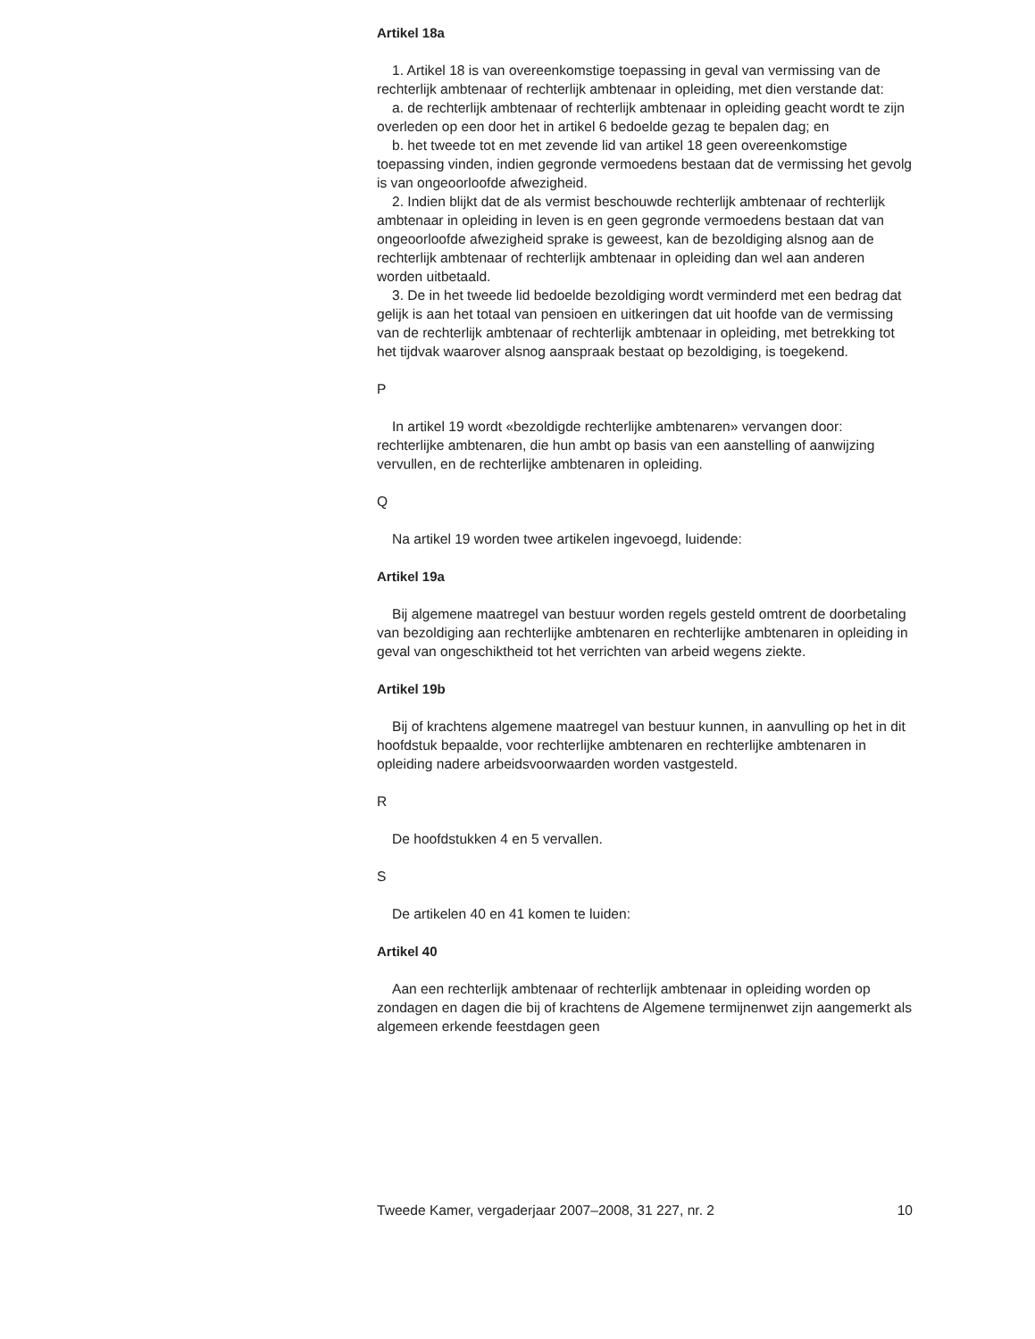Artikel 18a
1. Artikel 18 is van overeenkomstige toepassing in geval van vermissing van de rechterlijk ambtenaar of rechterlijk ambtenaar in opleiding, met dien verstande dat:
a. de rechterlijk ambtenaar of rechterlijk ambtenaar in opleiding geacht wordt te zijn overleden op een door het in artikel 6 bedoelde gezag te bepalen dag; en
b. het tweede tot en met zevende lid van artikel 18 geen overeenkomstige toepassing vinden, indien gegronde vermoedens bestaan dat de vermissing het gevolg is van ongeoorloofde afwezigheid.
2. Indien blijkt dat de als vermist beschouwde rechterlijk ambtenaar of rechterlijk ambtenaar in opleiding in leven is en geen gegronde vermoedens bestaan dat van ongeoorloofde afwezigheid sprake is geweest, kan de bezoldiging alsnog aan de rechterlijk ambtenaar of rechterlijk ambtenaar in opleiding dan wel aan anderen worden uitbetaald.
3. De in het tweede lid bedoelde bezoldiging wordt verminderd met een bedrag dat gelijk is aan het totaal van pensioen en uitkeringen dat uit hoofde van de vermissing van de rechterlijk ambtenaar of rechterlijk ambtenaar in opleiding, met betrekking tot het tijdvak waarover alsnog aanspraak bestaat op bezoldiging, is toegekend.
P
In artikel 19 wordt «bezoldigde rechterlijke ambtenaren» vervangen door: rechterlijke ambtenaren, die hun ambt op basis van een aanstelling of aanwijzing vervullen, en de rechterlijke ambtenaren in opleiding.
Q
Na artikel 19 worden twee artikelen ingevoegd, luidende:
Artikel 19a
Bij algemene maatregel van bestuur worden regels gesteld omtrent de doorbetaling van bezoldiging aan rechterlijke ambtenaren en rechterlijke ambtenaren in opleiding in geval van ongeschiktheid tot het verrichten van arbeid wegens ziekte.
Artikel 19b
Bij of krachtens algemene maatregel van bestuur kunnen, in aanvulling op het in dit hoofdstuk bepaalde, voor rechterlijke ambtenaren en rechterlijke ambtenaren in opleiding nadere arbeidsvoorwaarden worden vastgesteld.
R
De hoofdstukken 4 en 5 vervallen.
S
De artikelen 40 en 41 komen te luiden:
Artikel 40
Aan een rechterlijk ambtenaar of rechterlijk ambtenaar in opleiding worden op zondagen en dagen die bij of krachtens de Algemene termijnenwet zijn aangemerkt als algemeen erkende feestdagen geen
Tweede Kamer, vergaderjaar 2007–2008, 31 227, nr. 2 10